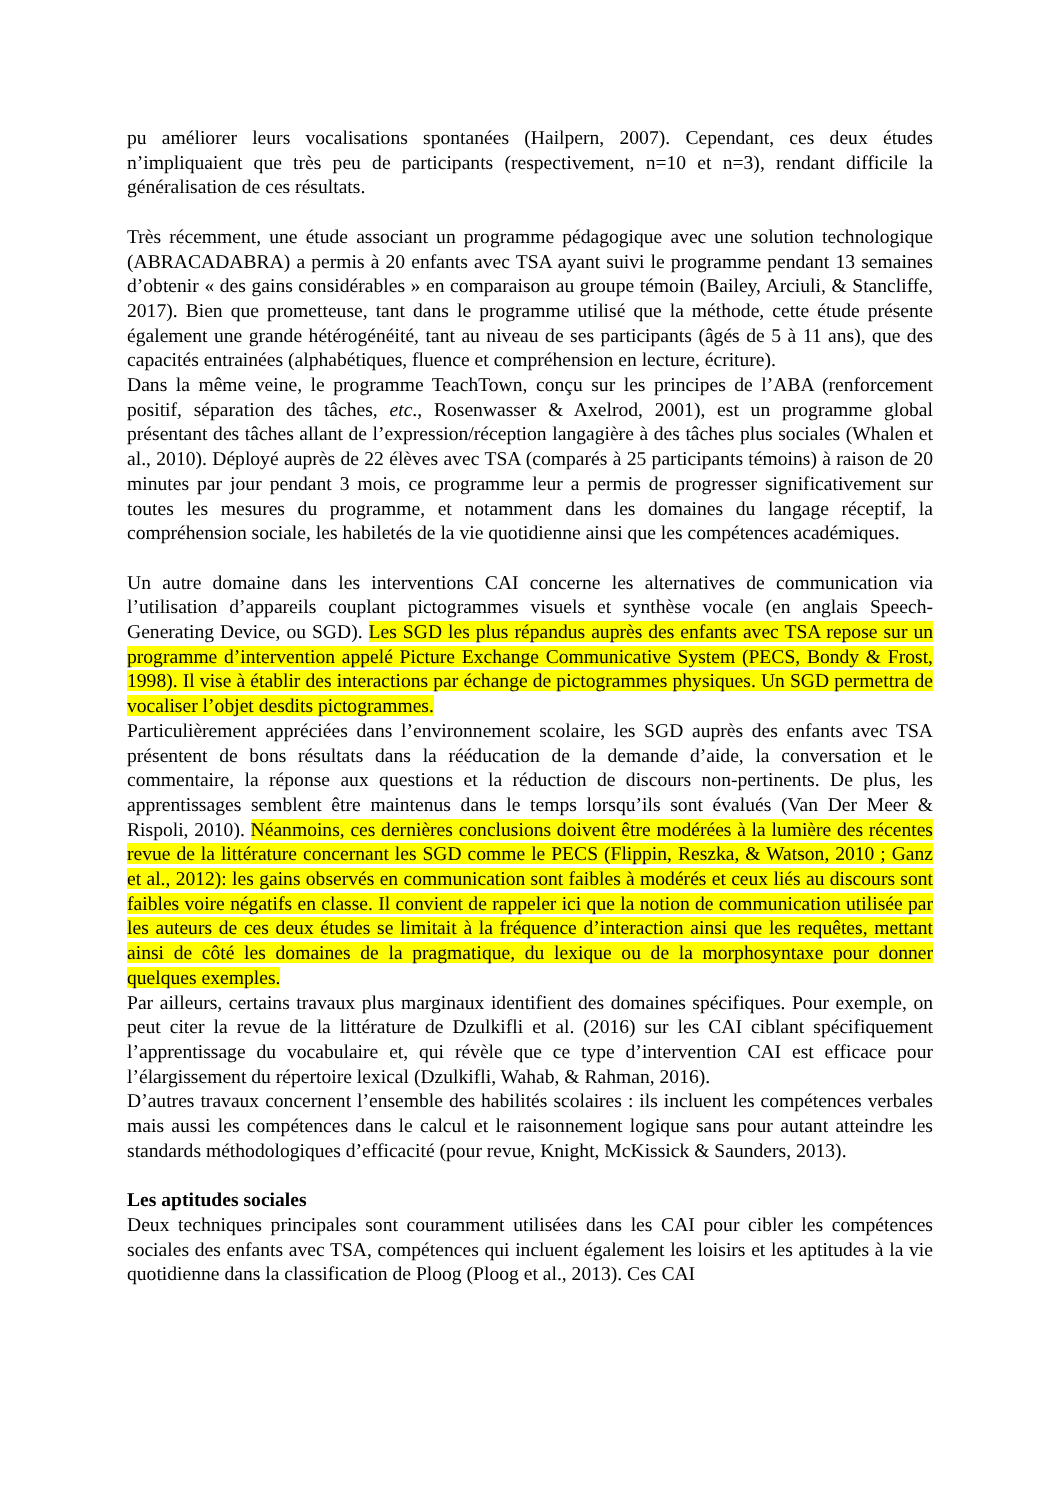pu améliorer leurs vocalisations spontanées (Hailpern, 2007). Cependant, ces deux études n’impliquaient que très peu de participants (respectivement, n=10 et n=3), rendant difficile la généralisation de ces résultats.
Très récemment, une étude associant un programme pédagogique avec une solution technologique (ABRACADABRA) a permis à 20 enfants avec TSA ayant suivi le programme pendant 13 semaines d’obtenir « des gains considérables » en comparaison au groupe témoin (Bailey, Arciuli, & Stancliffe, 2017). Bien que prometteuse, tant dans le programme utilisé que la méthode, cette étude présente également une grande hétérogénéité, tant au niveau de ses participants (âgés de 5 à 11 ans), que des capacités entrainées (alphabétiques, fluence et compréhension en lecture, écriture).
Dans la même veine, le programme TeachTown, conçu sur les principes de l’ABA (renforcement positif, séparation des tâches, etc., Rosenwasser & Axelrod, 2001), est un programme global présentant des tâches allant de l’expression/réception langagière à des tâches plus sociales (Whalen et al., 2010). Déployé auprès de 22 élèves avec TSA (comparés à 25 participants témoins) à raison de 20 minutes par jour pendant 3 mois, ce programme leur a permis de progresser significativement sur toutes les mesures du programme, et notamment dans les domaines du langage réceptif, la compréhension sociale, les habiletés de la vie quotidienne ainsi que les compétences académiques.
Un autre domaine dans les interventions CAI concerne les alternatives de communication via l’utilisation d’appareils couplant pictogrammes visuels et synthèse vocale (en anglais Speech-Generating Device, ou SGD). Les SGD les plus répandus auprès des enfants avec TSA repose sur un programme d’intervention appelé Picture Exchange Communicative System (PECS, Bondy & Frost, 1998). Il vise à établir des interactions par échange de pictogrammes physiques. Un SGD permettra de vocaliser l’objet desdits pictogrammes.
Particulièrement appréciées dans l’environnement scolaire, les SGD auprès des enfants avec TSA présentent de bons résultats dans la rééducation de la demande d’aide, la conversation et le commentaire, la réponse aux questions et la réduction de discours non-pertinents. De plus, les apprentissages semblent être maintenus dans le temps lorsqu’ils sont évalués (Van Der Meer & Rispoli, 2010). Néanmoins, ces dernières conclusions doivent être modérées à la lumière des récentes revue de la littérature concernant les SGD comme le PECS (Flippin, Reszka, & Watson, 2010 ; Ganz et al., 2012): les gains observés en communication sont faibles à modérés et ceux liés au discours sont faibles voire négatifs en classe. Il convient de rappeler ici que la notion de communication utilisée par les auteurs de ces deux études se limitait à la fréquence d’interaction ainsi que les requêtes, mettant ainsi de côté les domaines de la pragmatique, du lexique ou de la morphosyntaxe pour donner quelques exemples.
Par ailleurs, certains travaux plus marginaux identifient des domaines spécifiques. Pour exemple, on peut citer la revue de la littérature de Dzulkifli et al. (2016) sur les CAI ciblant spécifiquement l’apprentissage du vocabulaire et, qui révèle que ce type d’intervention CAI est efficace pour l’élargissement du répertoire lexical (Dzulkifli, Wahab, & Rahman, 2016).
D’autres travaux concernent l’ensemble des habilités scolaires : ils incluent les compétences verbales mais aussi les compétences dans le calcul et le raisonnement logique sans pour autant atteindre les standards méthodologiques d’efficacité (pour revue, Knight, McKissick & Saunders, 2013).
Les aptitudes sociales
Deux techniques principales sont couramment utilisées dans les CAI pour cibler les compétences sociales des enfants avec TSA, compétences qui incluent également les loisirs et les aptitudes à la vie quotidienne dans la classification de Ploog (Ploog et al., 2013). Ces CAI